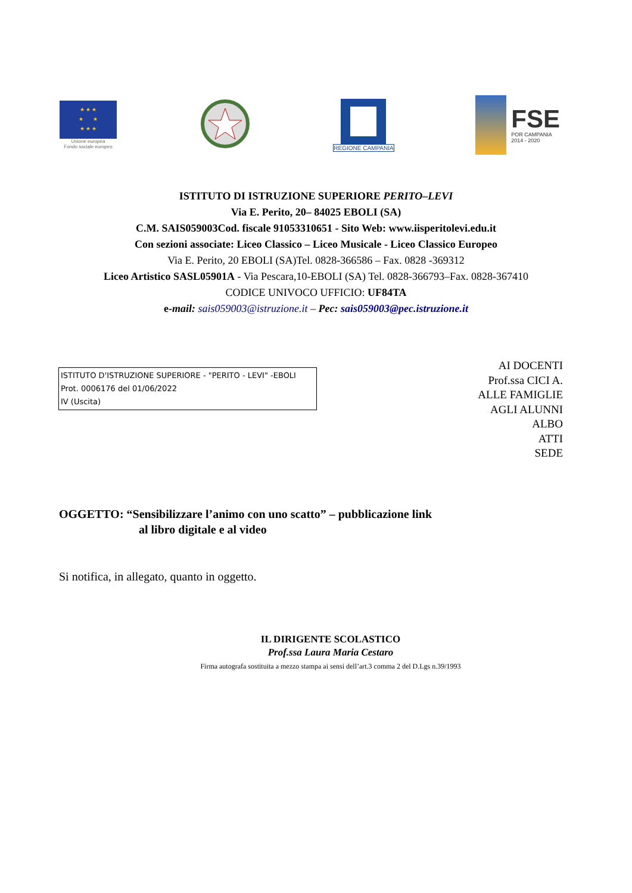★ ★ ★
★ ★
★ ★ ★
Unione europea
Fondo sociale europeo
REGIONE CAMPANIA
FSE
POR CAMPANIA
2014 - 2020
ISTITUTO DI ISTRUZIONE SUPERIORE PERITO–LEVI
Via E. Perito, 20– 84025 EBOLI (SA)
C.M. SAIS059003Cod. fiscale 91053310651 - Sito Web: www.iisperitolevi.edu.it
Con sezioni associate: Liceo Classico – Liceo Musicale - Liceo Classico Europeo
Via E. Perito, 20 EBOLI (SA)Tel. 0828-366586 – Fax. 0828 -369312
Liceo Artistico SASL05901A - Via Pescara,10-EBOLI (SA) Tel. 0828-366793–Fax. 0828-367410
CODICE UNIVOCO UFFICIO: UF84TA
e-mail: sais059003@istruzione.it – Pec: sais059003@pec.istruzione.it
ISTITUTO D'ISTRUZIONE SUPERIORE - "PERITO - LEVI" -EBOLI
Prot. 0006176 del 01/06/2022
IV (Uscita)
AI DOCENTI
Prof.ssa CICI A.
ALLE FAMIGLIE
AGLI ALUNNI
ALBO
ATTI
SEDE
OGGETTO: “Sensibilizzare l’animo con uno scatto” – pubblicazione link
al libro digitale e al video
Si notifica, in allegato, quanto in oggetto.
IL DIRIGENTE SCOLASTICO
Prof.ssa Laura Maria Cestaro
Firma autografa sostituita a mezzo stampa ai sensi dell’art.3 comma 2 del D.Lgs n.39/1993